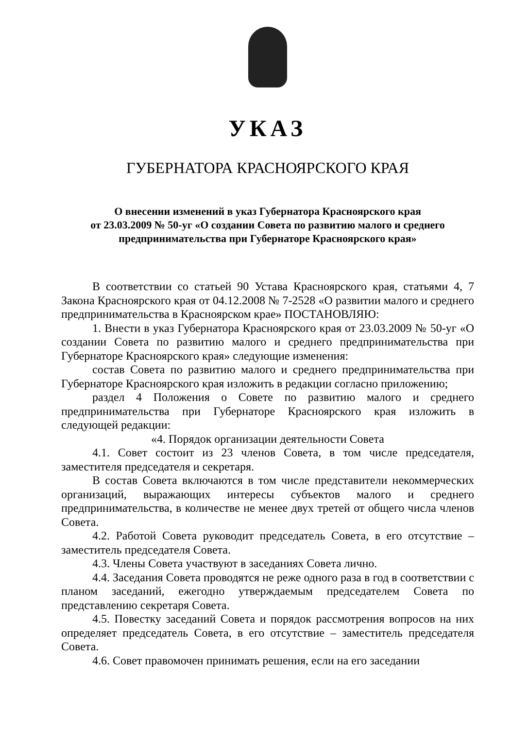УКАЗ
ГУБЕРНАТОРА КРАСНОЯРСКОГО КРАЯ
О внесении изменений в указ Губернатора Красноярского края
от 23.03.2009 № 50-уг «О создании Совета по развитию малого и среднего
предпринимательства при Губернаторе Красноярского края»
В соответствии со статьей 90 Устава Красноярского края, статьями 4, 7 Закона Красноярского края от 04.12.2008 № 7-2528 «О развитии малого и среднего предпринимательства в Красноярском крае» ПОСТАНОВЛЯЮ:
1. Внести в указ Губернатора Красноярского края от 23.03.2009 № 50-уг «О создании Совета по развитию малого и среднего предпринимательства при Губернаторе Красноярского края» следующие изменения:
состав Совета по развитию малого и среднего предпринимательства при Губернаторе Красноярского края изложить в редакции согласно приложению;
раздел 4 Положения о Совете по развитию малого и среднего предпринимательства при Губернаторе Красноярского края изложить в следующей редакции:
«4. Порядок организации деятельности Совета
4.1. Совет состоит из 23 членов Совета, в том числе председателя, заместителя председателя и секретаря.
В состав Совета включаются в том числе представители некоммерческих организаций, выражающих интересы субъектов малого и среднего предпринимательства, в количестве не менее двух третей от общего числа членов Совета.
4.2. Работой Совета руководит председатель Совета, в его отсутствие – заместитель председателя Совета.
4.3. Члены Совета участвуют в заседаниях Совета лично.
4.4. Заседания Совета проводятся не реже одного раза в год в соответствии с планом заседаний, ежегодно утверждаемым председателем Совета по представлению секретаря Совета.
4.5. Повестку заседаний Совета и порядок рассмотрения вопросов на них определяет председатель Совета, в его отсутствие – заместитель председателя Совета.
4.6. Совет правомочен принимать решения, если на его заседании